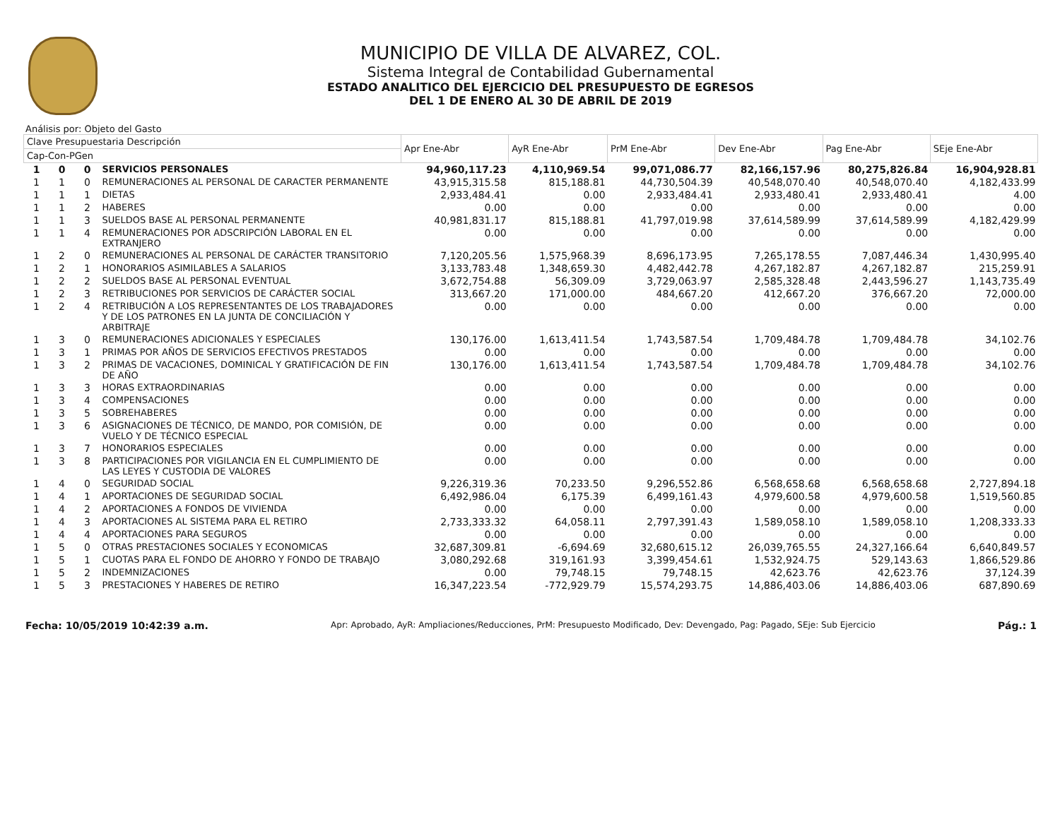MUNICIPIO DE VILLA DE ALVAREZ, COL.
Sistema Integral de Contabilidad Gubernamental
ESTADO ANALITICO DEL EJERCICIO DEL PRESUPUESTO DE EGRESOS
DEL 1 DE ENERO AL 30 DE ABRIL DE 2019
Análisis por: Objeto del Gasto
| Clave Presupuestaria Descripción | | | | Apr Ene-Abr | AyR Ene-Abr | PrM Ene-Abr | Dev Ene-Abr | Pag Ene-Abr | SEje Ene-Abr |
| --- | --- | --- | --- | --- | --- | --- | --- | --- | --- |
| Cap-Con-PGen | | | | | | | | | |
| 1 | 0 | 0 | SERVICIOS PERSONALES | 94,960,117.23 | 4,110,969.54 | 99,071,086.77 | 82,166,157.96 | 80,275,826.84 | 16,904,928.81 |
| 1 | 1 | 0 | REMUNERACIONES AL PERSONAL DE CARACTER PERMANENTE | 43,915,315.58 | 815,188.81 | 44,730,504.39 | 40,548,070.40 | 40,548,070.40 | 4,182,433.99 |
| 1 | 1 | 1 | DIETAS | 2,933,484.41 | 0.00 | 2,933,484.41 | 2,933,480.41 | 2,933,480.41 | 4.00 |
| 1 | 1 | 2 | HABERES | 0.00 | 0.00 | 0.00 | 0.00 | 0.00 | 0.00 |
| 1 | 1 | 3 | SUELDOS BASE AL PERSONAL PERMANENTE | 40,981,831.17 | 815,188.81 | 41,797,019.98 | 37,614,589.99 | 37,614,589.99 | 4,182,429.99 |
| 1 | 1 | 4 | REMUNERACIONES POR ADSCRIPCIÓN LABORAL EN EL EXTRANJERO | 0.00 | 0.00 | 0.00 | 0.00 | 0.00 | 0.00 |
| 1 | 2 | 0 | REMUNERACIONES AL PERSONAL DE CARÁCTER TRANSITORIO | 7,120,205.56 | 1,575,968.39 | 8,696,173.95 | 7,265,178.55 | 7,087,446.34 | 1,430,995.40 |
| 1 | 2 | 1 | HONORARIOS ASIMILABLES A SALARIOS | 3,133,783.48 | 1,348,659.30 | 4,482,442.78 | 4,267,182.87 | 4,267,182.87 | 215,259.91 |
| 1 | 2 | 2 | SUELDOS BASE AL PERSONAL EVENTUAL | 3,672,754.88 | 56,309.09 | 3,729,063.97 | 2,585,328.48 | 2,443,596.27 | 1,143,735.49 |
| 1 | 2 | 3 | RETRIBUCIONES POR SERVICIOS DE CARÁCTER SOCIAL | 313,667.20 | 171,000.00 | 484,667.20 | 412,667.20 | 376,667.20 | 72,000.00 |
| 1 | 2 | 4 | RETRIBUCIÓN A LOS REPRESENTANTES DE LOS TRABAJADORES Y DE LOS PATRONES EN LA JUNTA DE CONCILIACIÓN Y ARBITRAJE | 0.00 | 0.00 | 0.00 | 0.00 | 0.00 | 0.00 |
| 1 | 3 | 0 | REMUNERACIONES ADICIONALES Y ESPECIALES | 130,176.00 | 1,613,411.54 | 1,743,587.54 | 1,709,484.78 | 1,709,484.78 | 34,102.76 |
| 1 | 3 | 1 | PRIMAS POR AÑOS DE SERVICIOS EFECTIVOS PRESTADOS | 0.00 | 0.00 | 0.00 | 0.00 | 0.00 | 0.00 |
| 1 | 3 | 2 | PRIMAS DE VACACIONES, DOMINICAL Y GRATIFICACIÓN DE FIN DE AÑO | 130,176.00 | 1,613,411.54 | 1,743,587.54 | 1,709,484.78 | 1,709,484.78 | 34,102.76 |
| 1 | 3 | 3 | HORAS EXTRAORDINARIAS | 0.00 | 0.00 | 0.00 | 0.00 | 0.00 | 0.00 |
| 1 | 3 | 4 | COMPENSACIONES | 0.00 | 0.00 | 0.00 | 0.00 | 0.00 | 0.00 |
| 1 | 3 | 5 | SOBREHABERES | 0.00 | 0.00 | 0.00 | 0.00 | 0.00 | 0.00 |
| 1 | 3 | 6 | ASIGNACIONES DE TÉCNICO, DE MANDO, POR COMISIÓN, DE VUELO Y DE TÉCNICO ESPECIAL | 0.00 | 0.00 | 0.00 | 0.00 | 0.00 | 0.00 |
| 1 | 3 | 7 | HONORARIOS ESPECIALES | 0.00 | 0.00 | 0.00 | 0.00 | 0.00 | 0.00 |
| 1 | 3 | 8 | PARTICIPACIONES POR VIGILANCIA EN EL CUMPLIMIENTO DE LAS LEYES Y CUSTODIA DE VALORES | 0.00 | 0.00 | 0.00 | 0.00 | 0.00 | 0.00 |
| 1 | 4 | 0 | SEGURIDAD SOCIAL | 9,226,319.36 | 70,233.50 | 9,296,552.86 | 6,568,658.68 | 6,568,658.68 | 2,727,894.18 |
| 1 | 4 | 1 | APORTACIONES DE SEGURIDAD SOCIAL | 6,492,986.04 | 6,175.39 | 6,499,161.43 | 4,979,600.58 | 4,979,600.58 | 1,519,560.85 |
| 1 | 4 | 2 | APORTACIONES A FONDOS DE VIVIENDA | 0.00 | 0.00 | 0.00 | 0.00 | 0.00 | 0.00 |
| 1 | 4 | 3 | APORTACIONES AL SISTEMA PARA EL RETIRO | 2,733,333.32 | 64,058.11 | 2,797,391.43 | 1,589,058.10 | 1,589,058.10 | 1,208,333.33 |
| 1 | 4 | 4 | APORTACIONES PARA SEGUROS | 0.00 | 0.00 | 0.00 | 0.00 | 0.00 | 0.00 |
| 1 | 5 | 0 | OTRAS PRESTACIONES SOCIALES Y ECONOMICAS | 32,687,309.81 | -6,694.69 | 32,680,615.12 | 26,039,765.55 | 24,327,166.64 | 6,640,849.57 |
| 1 | 5 | 1 | CUOTAS PARA EL FONDO DE AHORRO Y FONDO DE TRABAJO | 3,080,292.68 | 319,161.93 | 3,399,454.61 | 1,532,924.75 | 529,143.63 | 1,866,529.86 |
| 1 | 5 | 2 | INDEMNIZACIONES | 0.00 | 79,748.15 | 79,748.15 | 42,623.76 | 42,623.76 | 37,124.39 |
| 1 | 5 | 3 | PRESTACIONES Y HABERES DE RETIRO | 16,347,223.54 | -772,929.79 | 15,574,293.75 | 14,886,403.06 | 14,886,403.06 | 687,890.69 |
Fecha: 10/05/2019 10:42:39 a.m. Apr: Aprobado, AyR: Ampliaciones/Reducciones, PrM: Presupuesto Modificado, Dev: Devengado, Pag: Pagado, SEje: Sub Ejercicio Pág.: 1